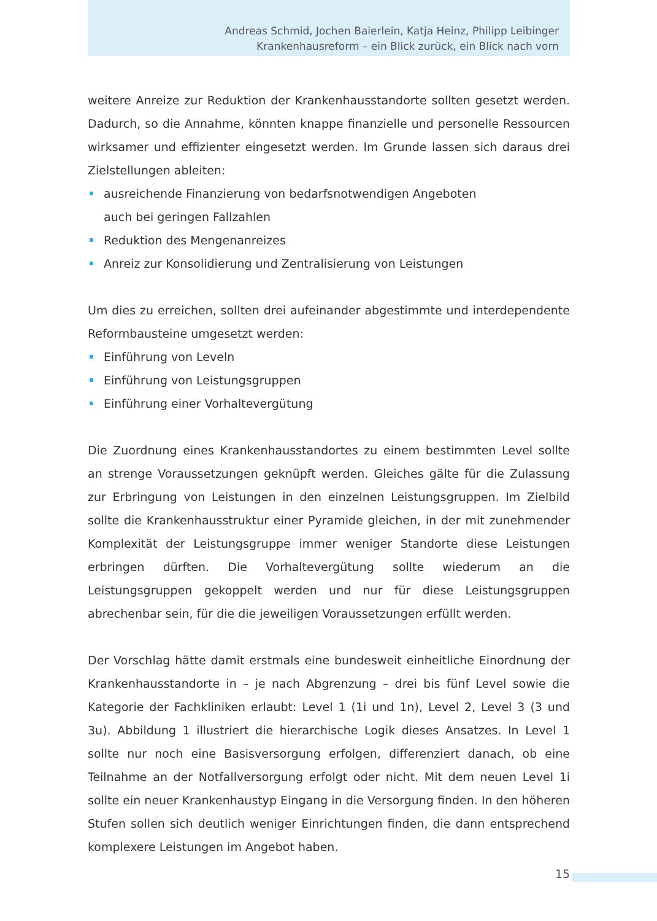Andreas Schmid, Jochen Baierlein, Katja Heinz, Philipp Leibinger
Krankenhausreform – ein Blick zurück, ein Blick nach vorn
weitere Anreize zur Reduktion der Krankenhausstandorte sollten gesetzt werden. Dadurch, so die Annahme, könnten knappe finanzielle und personelle Ressourcen wirksamer und effizienter eingesetzt werden. Im Grunde lassen sich daraus drei Ziel­stellungen ableiten:
ausreichende Finanzierung von bedarfsnotwendigen Angeboten
auch bei geringen Fallzahlen
Reduktion des Mengenanreizes
Anreiz zur Konsolidierung und Zentralisierung von Leistungen
Um dies zu erreichen, sollten drei aufeinander abgestimmte und interdependente Reformbausteine umgesetzt werden:
Einführung von Leveln
Einführung von Leistungsgruppen
Einführung einer Vorhaltevergütung
Die Zuordnung eines Krankenhausstandortes zu einem bestimmten Level sollte an strenge Voraussetzungen geknüpft werden. Gleiches gälte für die Zulassung zur Erbringung von Leistungen in den einzelnen Leistungsgruppen. Im Zielbild sollte die Krankenhausstruktur einer Pyramide gleichen, in der mit zunehmender Komplexität der Leistungsgruppe immer weniger Standorte diese Leistungen erbringen dürften. Die Vorhaltevergütung sollte wiederum an die Leistungsgruppen gekoppelt werden und nur für diese Leistungsgruppen abrechenbar sein, für die die jeweiligen Voraussetzungen erfüllt werden.
Der Vorschlag hätte damit erstmals eine bundesweit einheitliche Einordnung der Krankenhausstandorte in – je nach Abgrenzung – drei bis fünf Level sowie die Kate­gorie der Fachkliniken erlaubt: Level 1 (1i und 1n), Level 2, Level 3 (3 und 3u). Abbil­dung 1 illustriert die hierarchische Logik dieses Ansatzes. In Level 1 sollte nur noch eine Basisversorgung erfolgen, differenziert danach, ob eine Teilnahme an der Notfall­versorgung erfolgt oder nicht. Mit dem neuen Level 1i sollte ein neuer Krankenhaustyp Eingang in die Versorgung finden. In den höheren Stufen sollen sich deutlich weniger Einrichtungen finden, die dann entsprechend komplexere Leistungen im Angebot haben.
15